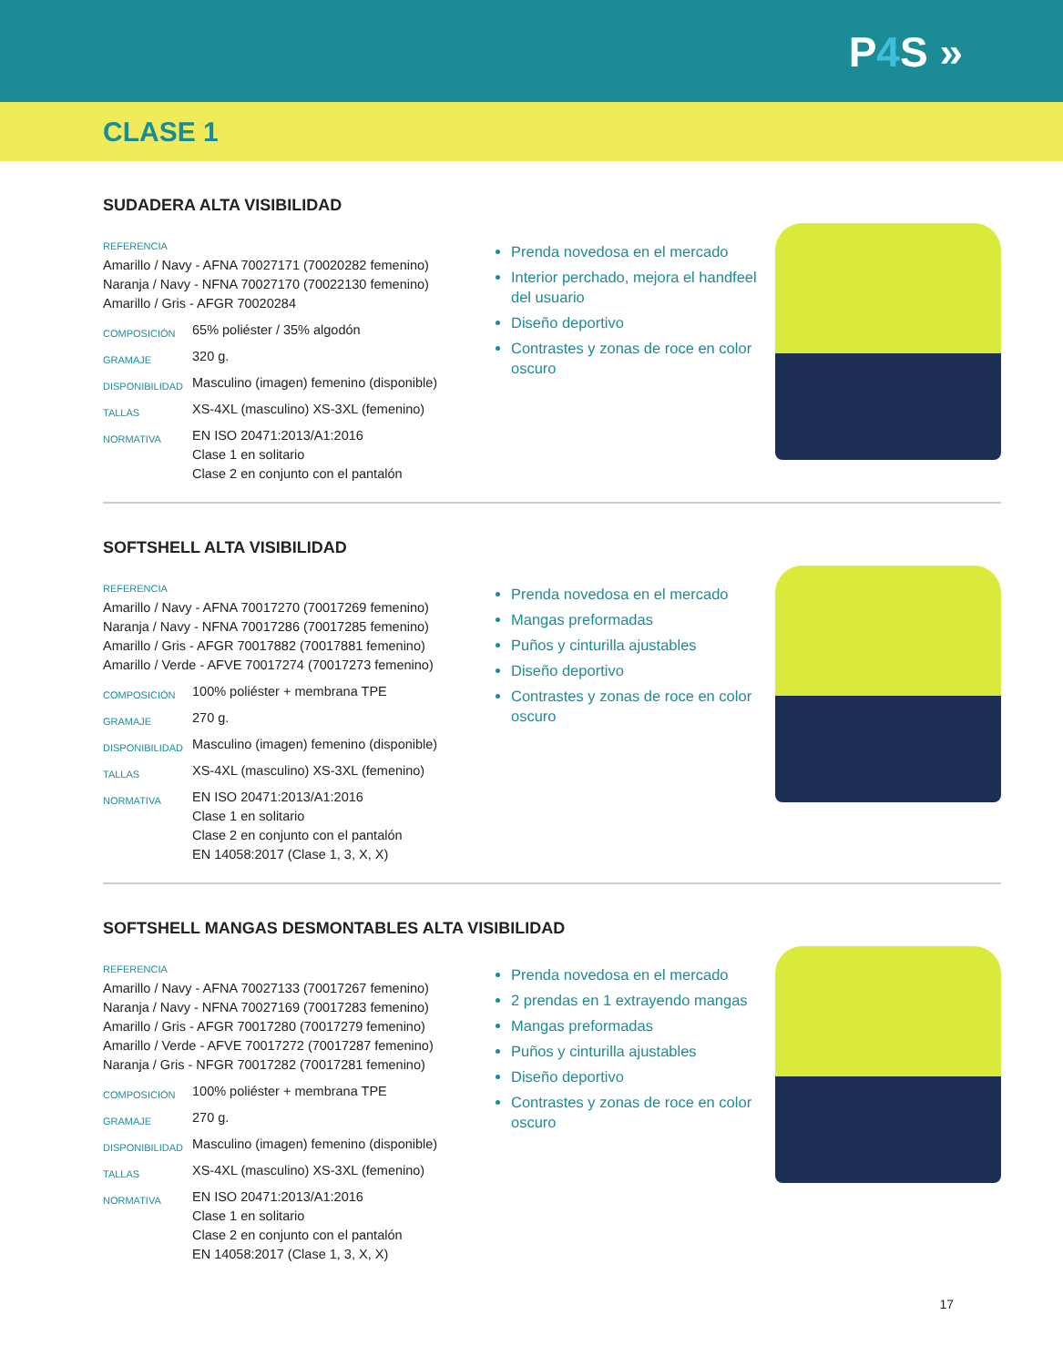P4 S »
CLASE 1
SUDADERA ALTA VISIBILIDAD
REFERENCIA
Amarillo / Navy - AFNA 70027171 (70020282 femenino)
Naranja / Navy - NFNA 70027170 (70022130 femenino)
Amarillo / Gris - AFGR 70020284
| COMPOSICIÓN | 65% poliéster / 35% algodón |
| GRAMAJE | 320 g. |
| DISPONIBILIDAD | Masculino (imagen) femenino (disponible) |
| TALLAS | XS-4XL (masculino) XS-3XL (femenino) |
| NORMATIVA | EN ISO 20471:2013/A1:2016 Clase 1 en solitario Clase 2 en conjunto con el pantalón |
Prenda novedosa en el mercado
Interior perchado, mejora el handfeel del usuario
Diseño deportivo
Contrastes y zonas de roce en color oscuro
SOFTSHELL ALTA VISIBILIDAD
REFERENCIA
Amarillo / Navy - AFNA 70017270 (70017269 femenino)
Naranja / Navy - NFNA 70017286 (70017285 femenino)
Amarillo / Gris - AFGR 70017882 (70017881 femenino)
Amarillo / Verde - AFVE 70017274 (70017273 femenino)
| COMPOSICIÓN | 100% poliéster + membrana TPE |
| GRAMAJE | 270 g. |
| DISPONIBILIDAD | Masculino (imagen) femenino (disponible) |
| TALLAS | XS-4XL (masculino) XS-3XL (femenino) |
| NORMATIVA | EN ISO 20471:2013/A1:2016 Clase 1 en solitario Clase 2 en conjunto con el pantalón EN 14058:2017 (Clase 1, 3, X, X) |
Prenda novedosa en el mercado
Mangas preformadas
Puños y cinturilla ajustables
Diseño deportivo
Contrastes y zonas de roce en color oscuro
SOFTSHELL MANGAS DESMONTABLES ALTA VISIBILIDAD
REFERENCIA
Amarillo / Navy - AFNA 70027133 (70017267 femenino)
Naranja / Navy - NFNA 70027169 (70017283 femenino)
Amarillo / Gris - AFGR 70017280 (70017279 femenino)
Amarillo / Verde - AFVE 70017272 (70017287 femenino)
Naranja / Gris - NFGR 70017282 (70017281 femenino)
| COMPOSICIÓN | 100% poliéster + membrana TPE |
| GRAMAJE | 270 g. |
| DISPONIBILIDAD | Masculino (imagen) femenino (disponible) |
| TALLAS | XS-4XL (masculino) XS-3XL (femenino) |
| NORMATIVA | EN ISO 20471:2013/A1:2016 Clase 1 en solitario Clase 2 en conjunto con el pantalón EN 14058:2017 (Clase 1, 3, X, X) |
Prenda novedosa en el mercado
2 prendas en 1 extrayendo mangas
Mangas preformadas
Puños y cinturilla ajustables
Diseño deportivo
Contrastes y zonas de roce en color oscuro
17